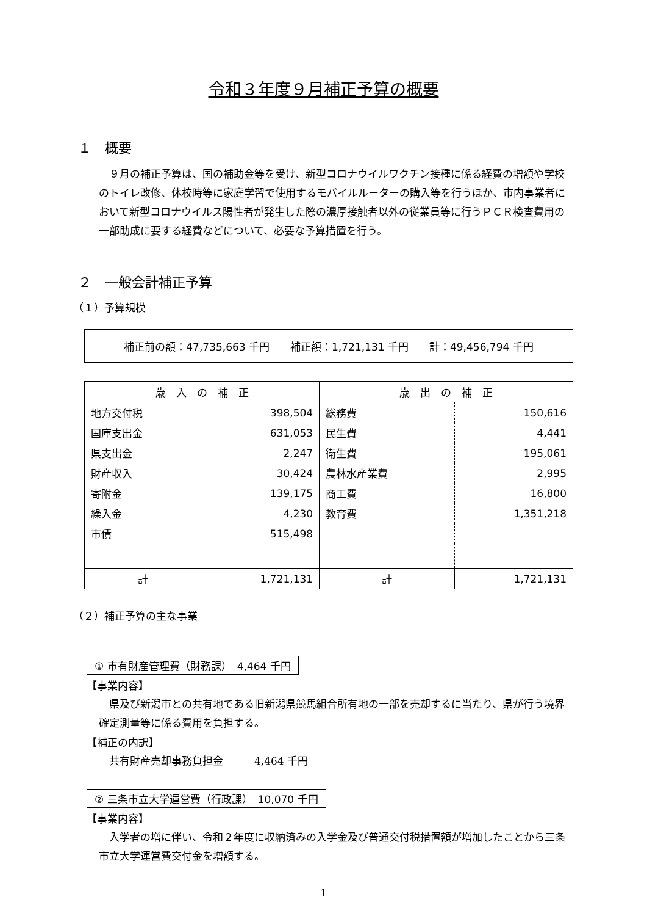令和３年度９月補正予算の概要
１　概要
９月の補正予算は、国の補助金等を受け、新型コロナウイルワクチン接種に係る経費の増額や学校のトイレ改修、休校時等に家庭学習で使用するモバイルルーターの購入等を行うほか、市内事業者において新型コロナウイルス陽性者が発生した際の濃厚接触者以外の従業員等に行うＰＣＲ検査費用の一部助成に要する経費などについて、必要な予算措置を行う。
２　一般会計補正予算
（１）予算規模
補正前の額：47,735,663 千円　　補正額：1,721,131 千円　　計：49,456,794 千円
| 歳 入 の 補 正 | | 歳 出 の 補 正 | |
| --- | --- | --- | --- |
| 地方交付税 | 398,504 | 総務費 | 150,616 |
| 国庫支出金 | 631,053 | 民生費 | 4,441 |
| 県支出金 | 2,247 | 衛生費 | 195,061 |
| 財産収入 | 30,424 | 農林水産業費 | 2,995 |
| 寄附金 | 139,175 | 商工費 | 16,800 |
| 繰入金 | 4,230 | 教育費 | 1,351,218 |
| 市債 | 515,498 | | |
| 計 | 1,721,131 | 計 | 1,721,131 |
（２）補正予算の主な事業
① 市有財産管理費（財務課）　4,464 千円
【事業内容】
県及び新潟市との共有地である旧新潟県競馬組合所有地の一部を売却するに当たり、県が行う境界確定測量等に係る費用を負担する。
【補正の内訳】
共有財産売却事務負担金　　　4,464 千円
② 三条市立大学運営費（行政課）　10,070 千円
【事業内容】
入学者の増に伴い、令和２年度に収納済みの入学金及び普通交付税措置額が増加したことから三条市立大学運営費交付金を増額する。
1